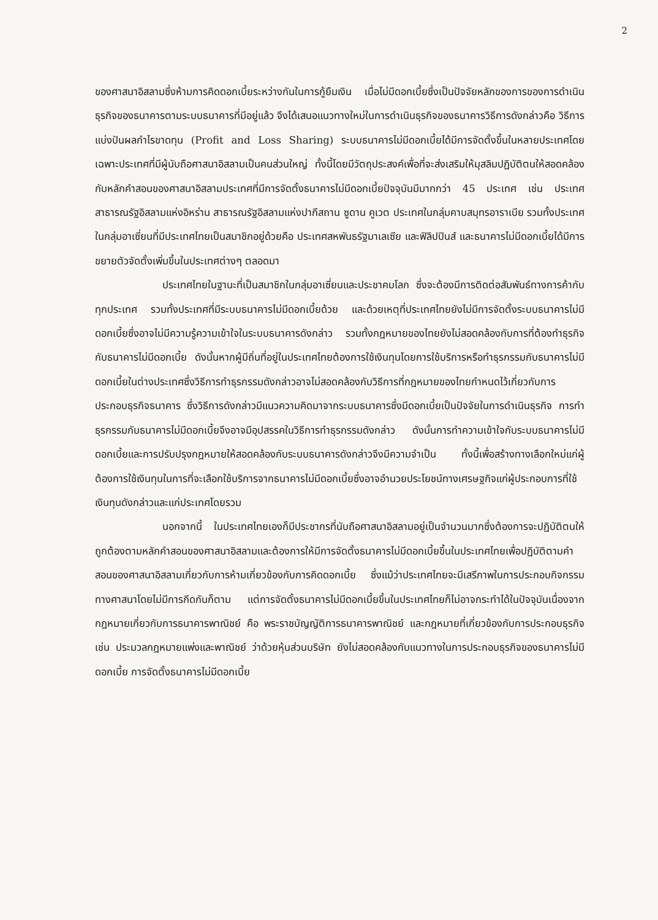2
ของศาสนาอิสลามซึ่งห้ามการคิดดอกเบี้ยระหว่างกันในการกู้ยืมเงิน เมื่อไม่มีดอกเบี้ยซึ่งเป็นปัจจัยหลักของการของการดำเนินธุรกิจของธนาคารตามระบบธนาคารที่มีอยู่แล้ว จึงได้เสนอแนวทางใหม่ในการดำเนินธุรกิจของธนาคารวิธีการดังกล่าวคือ วิธีการแบ่งปันผลกำไรขาดทุน (Profit and Loss Sharing) ระบบธนาคารไม่มีดอกเบี้ยได้มีการจัดตั้งขึ้นในหลายประเทศโดยเฉพาะประเทศที่มีผู้นับถือศาสนาอิสลามเป็นคนส่วนใหญ่ ทั้งนี้โดยมีวัตถุประสงค์เพื่อที่จะส่งเสริมให้มุสลิมปฏิบัติตนให้สอดคล้องกับหลักคำสอนของศาสนาอิสลามประเทศที่มีการจัดตั้งธนาคารไม่มีดอกเบี้ยปัจจุบันมีมากกว่า 45 ประเทศ เช่น ประเทศสาธารณรัฐอิสลามแห่งอิหร่าน สาธารณรัฐอิสลามแห่งปากีสถาน ซูดาน คูเวต ประเทศในกลุ่มคาบสมุทรอาราเบีย รวมทั้งประเทศในกลุ่มอาเซี่ยนที่มีประเทศไทยเป็นสมาชิกอยู่ด้วยคือ ประเทศสหพันธรัฐมาเลเซีย และฟิลิปปินส์ และธนาคารไม่มีดอกเบี้ยได้มีการขยายตัวจัดตั้งเพิ่มขึ้นในประเทศต่างๆ ตลอดมา
ประเทศไทยในฐานะที่เป็นสมาชิกในกลุ่มอาเซี่ยนและประชาคมโลก ซึ่งจะต้องมีการติดต่อสัมพันธ์ทางการค้ากับทุกประเทศ รวมทั้งประเทศที่มีระบบธนาคารไม่มีดอกเบี้ยด้วย และด้วยเหตุที่ประเทศไทยยังไม่มีการจัดตั้งระบบธนาคารไม่มีดอกเบี้ยซึ่งอาจไม่มีความรู้ความเข้าใจในระบบธนาคารดังกล่าว รวมทั้งกฎหมายของไทยยังไม่สอดคล้องกับการที่ต้องทำธุรกิจกับธนาคารไม่มีดอกเบี้ย ดังนั้นหากผู้มีถิ่นที่อยู่ในประเทศไทยต้องการใช้เงินทุนโดยการใช้บริการหรือทำธุรกรรมกับธนาคารไม่มีดอกเบี้ยในต่างประเทศซึ่งวิธีการทำธุรกรรมดังกล่าวอาจไม่สอดคล้องกับวิธีการที่กฎหมายของไทยกำหนดไว้เกี่ยวกับการประกอบธุรกิจธนาคาร ซึ่งวิธีการดังกล่าวมีแนวความคิดมาจากระบบธนาคารซึ่งมีดอกเบี้ยเป็นปัจจัยในการดำเนินธุรกิจ การทำธุรกรรมกับธนาคารไม่มีดอกเบี้ยจึงอาจมีอุปสรรคในวิธีการทำธุรกรรมดังกล่าว ดังนั้นการทำความเข้าใจกับระบบธนาคารไม่มีดอกเบี้ยและการปรับปรุงกฎหมายให้สอดคล้องกับระบบธนาคารดังกล่าวจึงมีความจำเป็น ทั้งนี้เพื่อสร้างทางเลือกใหม่แก่ผู้ต้องการใช้เงินทุนในการที่จะเลือกใช้บริการจากธนาคารไม่มีดอกเบี้ยซึ่งอาจอำนวยประโยชน์ทางเศรษฐกิจแก่ผู้ประกอบการที่ใช้เงินทุนดังกล่าวและแก่ประเทศโดยรวม
นอกจากนี้ ในประเทศไทยเองก็มีประชากรที่นับถือศาสนาอิสลามอยู่เป็นจำนวนมากซึ่งต้องการจะปฏิบัติตนให้ถูกต้องตามหลักคำสอนของศาสนาอิสลามและต้องการให้มีการจัดตั้งธนาคารไม่มีดอกเบี้ยขึ้นในประเทศไทยเพื่อปฏิบัติตามคำสอนของศาสนาอิสลามเกี่ยวกับการห้ามเกี่ยวข้องกับการคิดดอกเบี้ย ซึ่งแม้ว่าประเทศไทยจะมีเสรีภาพในการประกอบกิจกรรมทางศาสนาโดยไม่มีการกีดกันก็ตาม แต่การจัดตั้งธนาคารไม่มีดอกเบี้ยขึ้นในประเทศไทยก็ไม่อาจกระทำได้ในปัจจุบันเนื่องจากกฎหมายเกี่ยวกับการธนาคารพาณิชย์ คือ พระราชบัญญัติการธนาคารพาณิชย์ และกฎหมายที่เกี่ยวข้องกับการประกอบธุรกิจเช่น ประมวลกฎหมายแพ่งและพาณิชย์ ว่าด้วยหุ้นส่วนบริษัท ยังไม่สอดคล้องกับแนวทางในการประกอบธุรกิจของธนาคารไม่มีดอกเบี้ย การจัดตั้งธนาคารไม่มีดอกเบี้ย